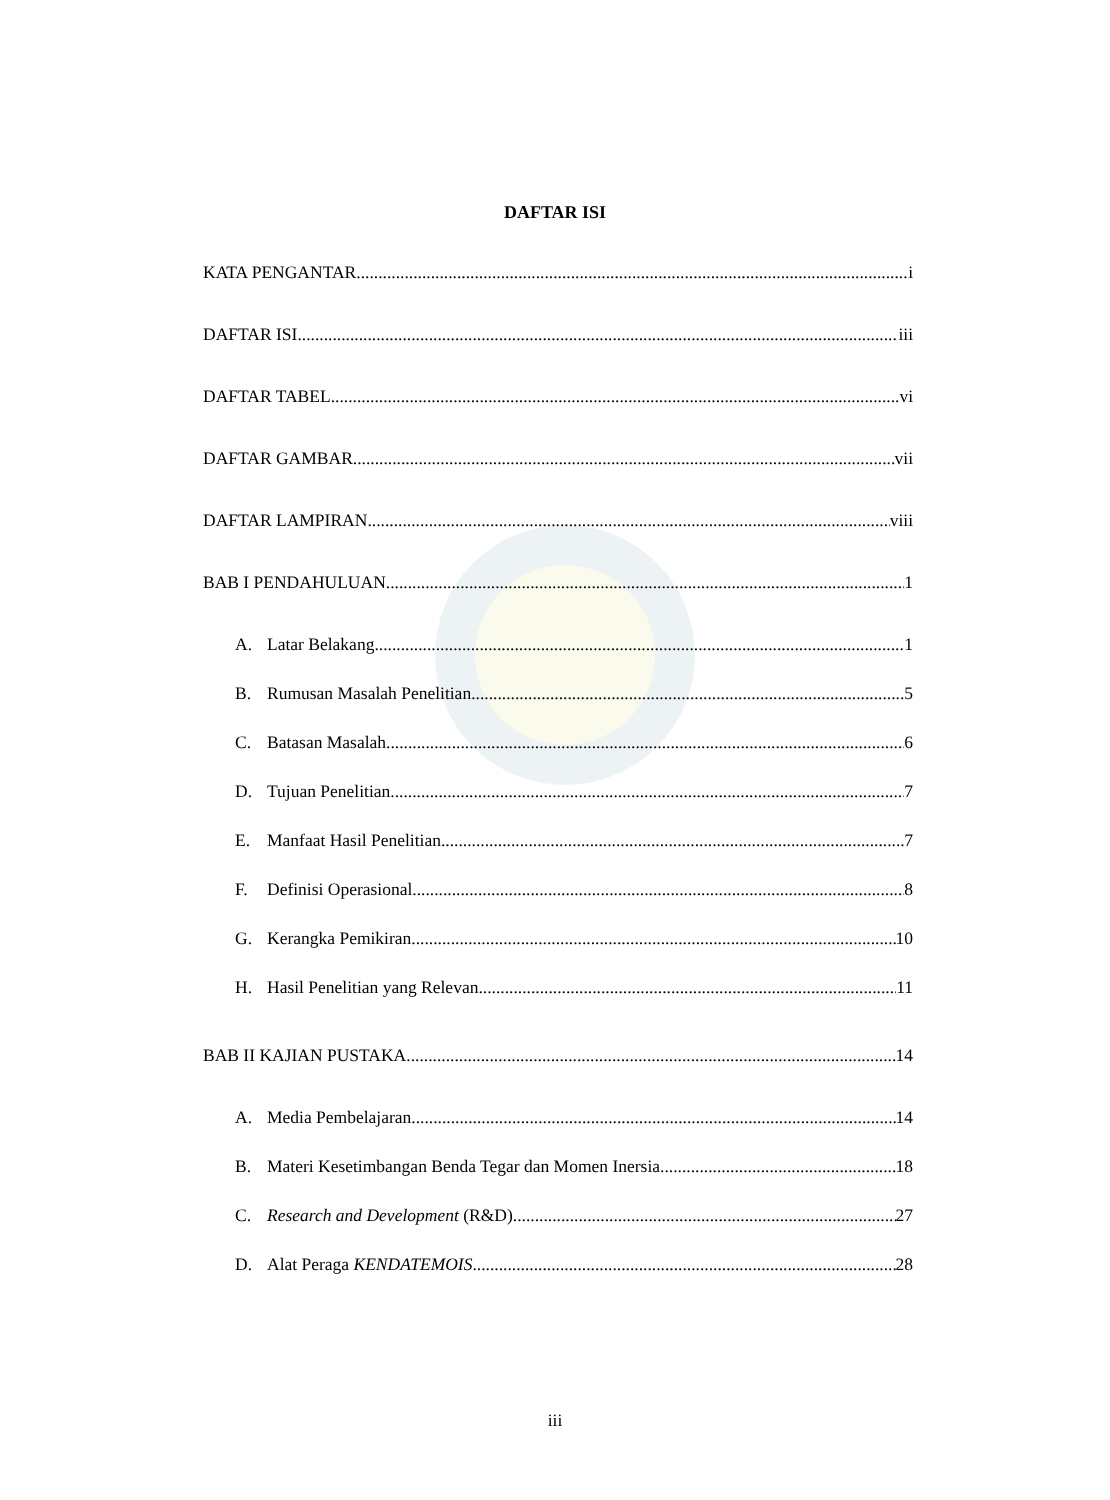DAFTAR ISI
KATA PENGANTAR i
DAFTAR ISI iii
DAFTAR TABEL vi
DAFTAR GAMBAR vii
DAFTAR LAMPIRAN viii
BAB I PENDAHULUAN 1
A. Latar Belakang 1
B. Rumusan Masalah Penelitian 5
C. Batasan Masalah 6
D. Tujuan Penelitian 7
E. Manfaat Hasil Penelitian 7
F. Definisi Operasional 8
G. Kerangka Pemikiran 10
H. Hasil Penelitian yang Relevan 11
BAB II KAJIAN PUSTAKA 14
A. Media Pembelajaran 14
B. Materi Kesetimbangan Benda Tegar dan Momen Inersia 18
C. Research and Development (R&D) 27
D. Alat Peraga KENDATEMOIS 28
iii